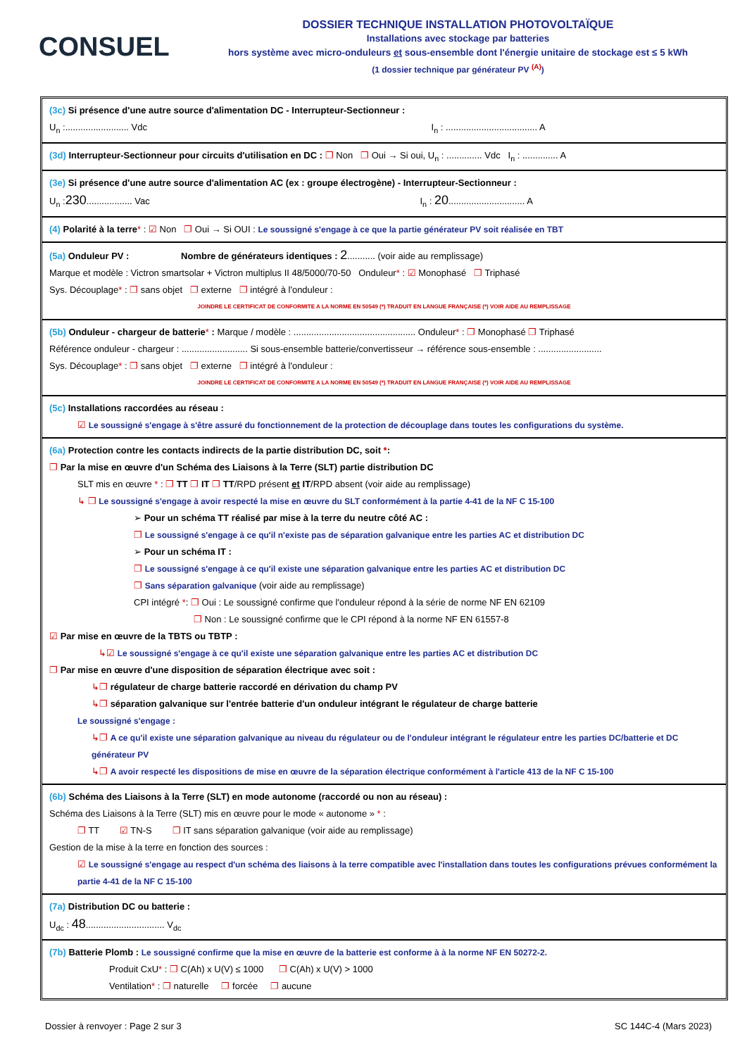CONSUEL
DOSSIER TECHNIQUE INSTALLATION PHOTOVOLTAÏQUE
Installations avec stockage par batteries
hors système avec micro-onduleurs et sous-ensemble dont l'énergie unitaire de stockage est ≤ 5 kWh
(1 dossier technique par générateur PV <sup>(A)</sup>)
(3c) Si présence d'une autre source d'alimentation DC - Interrupteur-Sectionneur :
U<sub>n</sub> :......................... Vdc I<sub>n</sub> : .................................... A
(3d) Interrupteur-Sectionneur pour circuits d'utilisation en DC : ❐ Non ❐ Oui → Si oui, U<sub>n</sub> : .............. Vdc I<sub>n</sub> : .............. A
(3e) Si présence d'une autre source d'alimentation AC (ex : groupe électrogène) - Interrupteur-Sectionneur :
U<sub>n</sub> :230.................. Vac I<sub>n</sub> : 20.............................. A
(4) Polarité à la terre* : ☑ Non ❐ Oui → Si OUI : Le soussigné s'engage à ce que la partie générateur PV soit réalisée en TBT
(5a) Onduleur PV : Nombre de générateurs identiques : 2........... (voir aide au remplissage)
Marque et modèle : Victron smartsolar + Victron multiplus II 48/5000/70-50 Onduleur* : ☑ Monophasé ❐ Triphasé
Sys. Découplage* : ❐ sans objet ❐ externe ❐ intégré à l'onduleur :
JOINDRE LE CERTIFICAT DE CONFORMITE A LA NORME EN 50549 (*) TRADUIT EN LANGUE FRANÇAISE (*) VOIR AIDE AU REMPLISSAGE
(5b) Onduleur - chargeur de batterie* : Marque / modèle : ................................................ Onduleur* : ❐ Monophasé ❐ Triphasé
Référence onduleur - chargeur : .......................... Si sous-ensemble batterie/convertisseur → référence sous-ensemble : .........................
Sys. Découplage* : ❐ sans objet ❐ externe ❐ intégré à l'onduleur :
JOINDRE LE CERTIFICAT DE CONFORMITE A LA NORME EN 50549 (*) TRADUIT EN LANGUE FRANÇAISE (*) VOIR AIDE AU REMPLISSAGE
(5c) Installations raccordées au réseau :
☑ Le soussigné s'engage à s'être assuré du fonctionnement de la protection de découplage dans toutes les configurations du système.
(6a) Protection contre les contacts indirects de la partie distribution DC, soit *:
❐ Par la mise en œuvre d'un Schéma des Liaisons à la Terre (SLT) partie distribution DC
SLT mis en œuvre * : ❐ TT ❐ IT ❐ TT/RPD présent et IT/RPD absent (voir aide au remplissage)
↳ ❐ Le soussigné s'engage à avoir respecté la mise en œuvre du SLT conformément à la partie 4-41 de la NF C 15-100
➢ Pour un schéma TT réalisé par mise à la terre du neutre côté AC :
❐ Le soussigné s'engage à ce qu'il n'existe pas de séparation galvanique entre les parties AC et distribution DC
➢ Pour un schéma IT :
❐ Le soussigné s'engage à ce qu'il existe une séparation galvanique entre les parties AC et distribution DC
❐ Sans séparation galvanique (voir aide au remplissage)
CPI intégré *: ❐ Oui : Le soussigné confirme que l'onduleur répond à la série de norme NF EN 62109
❐ Non : Le soussigné confirme que le CPI répond à la norme NF EN 61557-8
☑ Par mise en œuvre de la TBTS ou TBTP :
↳☑ Le soussigné s'engage à ce qu'il existe une séparation galvanique entre les parties AC et distribution DC
❐ Par mise en œuvre d'une disposition de séparation électrique avec soit :
↳❐ régulateur de charge batterie raccordé en dérivation du champ PV
↳❐ séparation galvanique sur l'entrée batterie d'un onduleur intégrant le régulateur de charge batterie
Le soussigné s'engage :
↳❐ A ce qu'il existe une séparation galvanique au niveau du régulateur ou de l'onduleur intégrant le régulateur entre les parties DC/batterie et DC générateur PV
↳❐ A avoir respecté les dispositions de mise en œuvre de la séparation électrique conformément à l'article 413 de la NF C 15-100
(6b) Schéma des Liaisons à la Terre (SLT) en mode autonome (raccordé ou non au réseau) :
Schéma des Liaisons à la Terre (SLT) mis en œuvre pour le mode « autonome » * :
❐ TT ☑ TN-S ❐ IT sans séparation galvanique (voir aide au remplissage)
Gestion de la mise à la terre en fonction des sources :
☑ Le soussigné s'engage au respect d'un schéma des liaisons à la terre compatible avec l'installation dans toutes les configurations prévues conformément la partie 4-41 de la NF C 15-100
(7a) Distribution DC ou batterie :
U<sub>dc</sub> : 48............................... V<sub>dc</sub>
(7b) Batterie Plomb : Le soussigné confirme que la mise en œuvre de la batterie est conforme à à la norme NF EN 50272-2.
Produit CxU* : ❐ C(Ah) x U(V) ≤ 1000 ❐ C(Ah) x U(V) > 1000
Ventilation* : ❐ naturelle ❐ forcée ❐ aucune
Dossier à renvoyer : Page 2 sur 3 SC 144C-4 (Mars 2023)